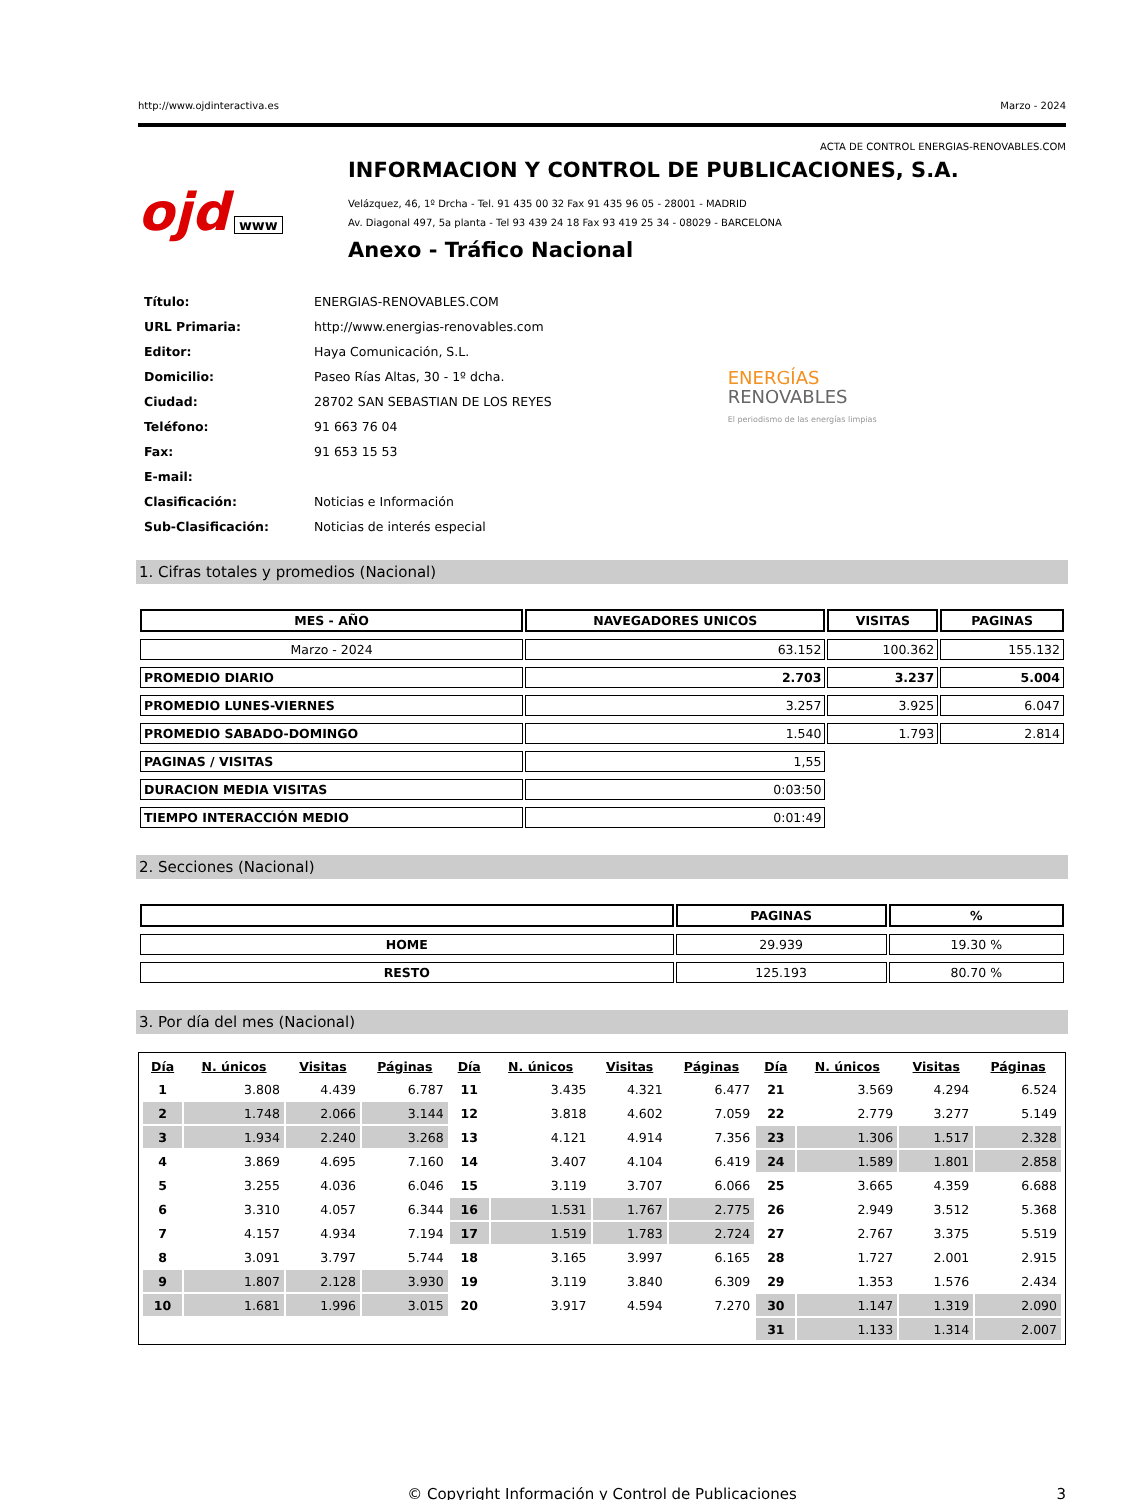http://www.ojdinteractiva.es Marzo - 2024
ACTA DE CONTROL ENERGIAS-RENOVABLES.COM
ojd www
INFORMACION Y CONTROL DE PUBLICACIONES, S.A.
Velázquez, 46, 1º Drcha - Tel. 91 435 00 32 Fax 91 435 96 05 - 28001 - MADRID
Av. Diagonal 497, 5a planta - Tel 93 439 24 18 Fax 93 419 25 34 - 08029 - BARCELONA
Anexo - Tráfico Nacional
| Título: | ENERGIAS-RENOVABLES.COM |
| URL Primaria: | http://www.energias-renovables.com |
| Editor: | Haya Comunicación, S.L. |
| Domicilio: | Paseo Rías Altas, 30 - 1º dcha. |
| Ciudad: | 28702 SAN SEBASTIAN DE LOS REYES |
| Teléfono: | 91 663 76 04 |
| Fax: | 91 653 15 53 |
| E-mail: | |
| Clasificación: | Noticias e Información |
| Sub-Clasificación: | Noticias de interés especial |
ENERGÍAS
RENOVABLES
El periodismo de las energías limpias
1. Cifras totales y promedios (Nacional)
| MES - AÑO | NAVEGADORES UNICOS | VISITAS | PAGINAS |
| --- | --- | --- | --- |
| Marzo - 2024 | 63.152 | 100.362 | 155.132 |
| PROMEDIO DIARIO | 2.703 | 3.237 | 5.004 |
| PROMEDIO LUNES-VIERNES | 3.257 | 3.925 | 6.047 |
| PROMEDIO SABADO-DOMINGO | 1.540 | 1.793 | 2.814 |
| PAGINAS / VISITAS | 1,55 | | |
| DURACION MEDIA VISITAS | 0:03:50 | | |
| TIEMPO INTERACCIÓN MEDIO | 0:01:49 | | |
2. Secciones (Nacional)
| | PAGINAS | % |
| --- | --- | --- |
| HOME | 29.939 | 19.30 % |
| RESTO | 125.193 | 80.70 % |
3. Por día del mes (Nacional)
| Día | N. únicos | Visitas | Páginas | Día | N. únicos | Visitas | Páginas | Día | N. únicos | Visitas | Páginas |
| --- | --- | --- | --- | --- | --- | --- | --- | --- | --- | --- | --- |
| 1 | 3.808 | 4.439 | 6.787 | 11 | 3.435 | 4.321 | 6.477 | 21 | 3.569 | 4.294 | 6.524 |
| 2 | 1.748 | 2.066 | 3.144 | 12 | 3.818 | 4.602 | 7.059 | 22 | 2.779 | 3.277 | 5.149 |
| 3 | 1.934 | 2.240 | 3.268 | 13 | 4.121 | 4.914 | 7.356 | 23 | 1.306 | 1.517 | 2.328 |
| 4 | 3.869 | 4.695 | 7.160 | 14 | 3.407 | 4.104 | 6.419 | 24 | 1.589 | 1.801 | 2.858 |
| 5 | 3.255 | 4.036 | 6.046 | 15 | 3.119 | 3.707 | 6.066 | 25 | 3.665 | 4.359 | 6.688 |
| 6 | 3.310 | 4.057 | 6.344 | 16 | 1.531 | 1.767 | 2.775 | 26 | 2.949 | 3.512 | 5.368 |
| 7 | 4.157 | 4.934 | 7.194 | 17 | 1.519 | 1.783 | 2.724 | 27 | 2.767 | 3.375 | 5.519 |
| 8 | 3.091 | 3.797 | 5.744 | 18 | 3.165 | 3.997 | 6.165 | 28 | 1.727 | 2.001 | 2.915 |
| 9 | 1.807 | 2.128 | 3.930 | 19 | 3.119 | 3.840 | 6.309 | 29 | 1.353 | 1.576 | 2.434 |
| 10 | 1.681 | 1.996 | 3.015 | 20 | 3.917 | 4.594 | 7.270 | 30 | 1.147 | 1.319 | 2.090 |
| | | | | | | | | 31 | 1.133 | 1.314 | 2.007 |
© Copyright Información y Control de Publicaciones 3